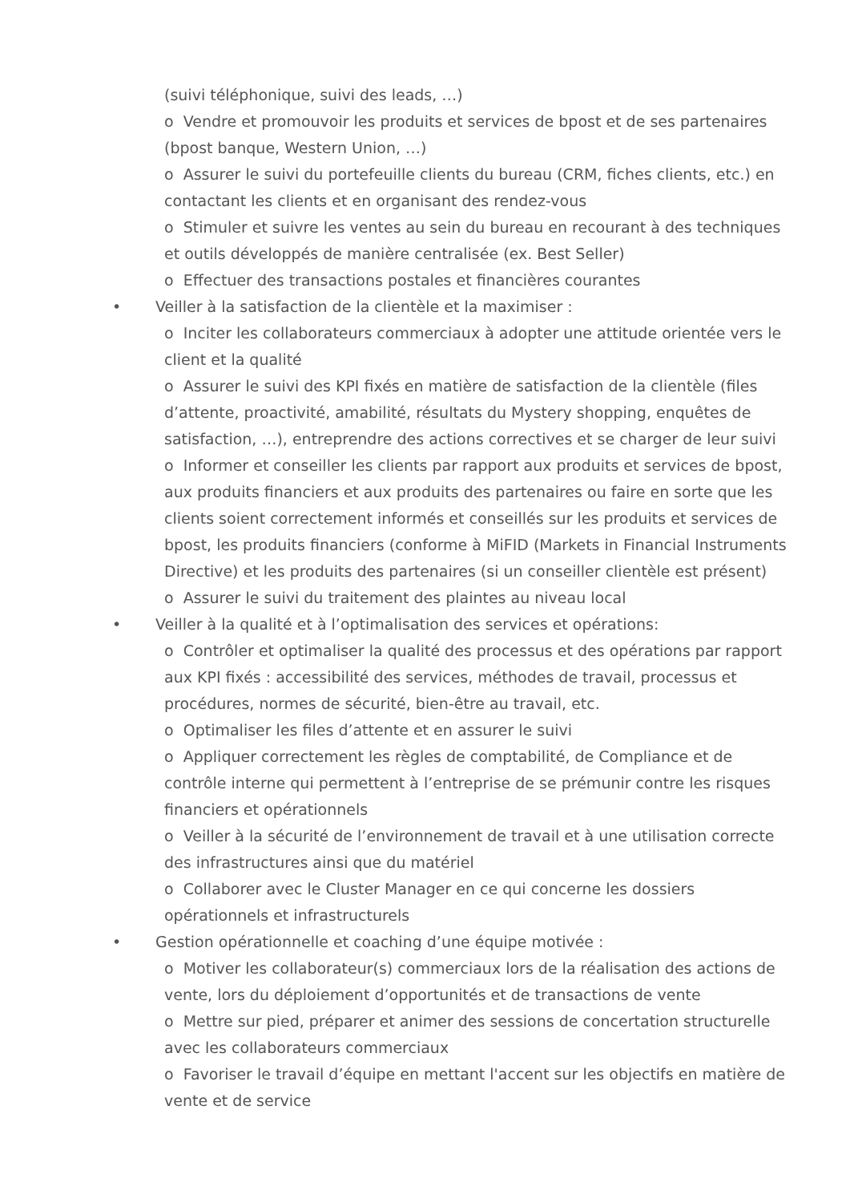(suivi téléphonique, suivi des leads, …)
o Vendre et promouvoir les produits et services de bpost et de ses partenaires (bpost banque, Western Union, …)
o Assurer le suivi du portefeuille clients du bureau (CRM, fiches clients, etc.) en contactant les clients et en organisant des rendez-vous
o Stimuler et suivre les ventes au sein du bureau en recourant à des techniques et outils développés de manière centralisée (ex. Best Seller)
o Effectuer des transactions postales et financières courantes
• Veiller à la satisfaction de la clientèle et la maximiser :
o Inciter les collaborateurs commerciaux à adopter une attitude orientée vers le client et la qualité
o Assurer le suivi des KPI fixés en matière de satisfaction de la clientèle (files d’attente, proactivité, amabilité, résultats du Mystery shopping, enquêtes de satisfaction, …), entreprendre des actions correctives et se charger de leur suivi
o Informer et conseiller les clients par rapport aux produits et services de bpost, aux produits financiers et aux produits des partenaires ou faire en sorte que les clients soient correctement informés et conseillés sur les produits et services de bpost, les produits financiers (conforme à MiFID (Markets in Financial Instruments Directive) et les produits des partenaires (si un conseiller clientèle est présent)
o Assurer le suivi du traitement des plaintes au niveau local
• Veiller à la qualité et à l’optimalisation des services et opérations:
o Contrôler et optimaliser la qualité des processus et des opérations par rapport aux KPI fixés : accessibilité des services, méthodes de travail, processus et procédures, normes de sécurité, bien-être au travail, etc.
o Optimaliser les files d’attente et en assurer le suivi
o Appliquer correctement les règles de comptabilité, de Compliance et de contrôle interne qui permettent à l’entreprise de se prémunir contre les risques financiers et opérationnels
o Veiller à la sécurité de l’environnement de travail et à une utilisation correcte des infrastructures ainsi que du matériel
o Collaborer avec le Cluster Manager en ce qui concerne les dossiers opérationnels et infrastructurels
• Gestion opérationnelle et coaching d’une équipe motivée :
o Motiver les collaborateur(s) commerciaux lors de la réalisation des actions de vente, lors du déploiement d’opportunités et de transactions de vente
o Mettre sur pied, préparer et animer des sessions de concertation structurelle avec les collaborateurs commerciaux
o Favoriser le travail d’équipe en mettant l'accent sur les objectifs en matière de vente et de service